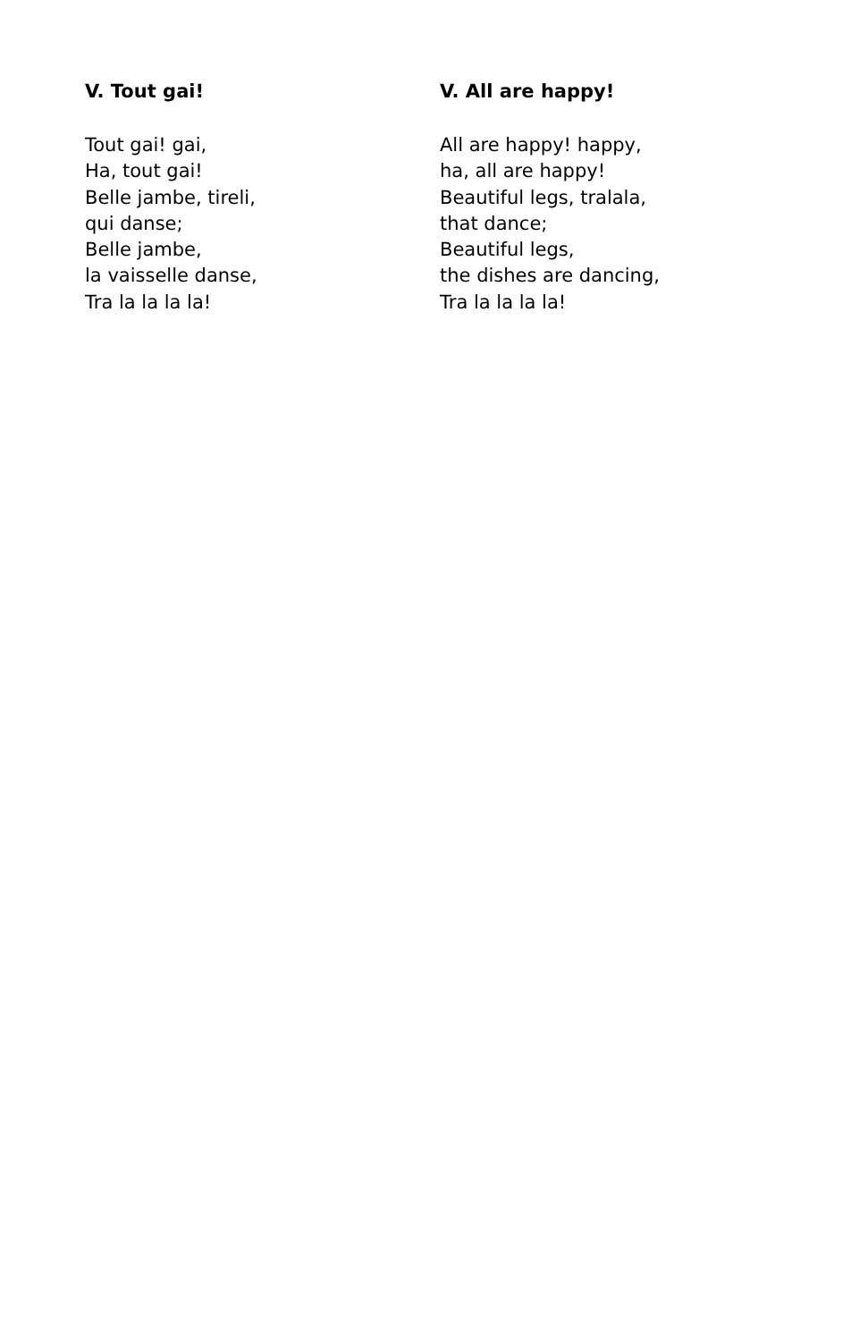V. Tout gai!
Tout gai! gai,
Ha, tout gai!
Belle jambe, tireli,
qui danse;
Belle jambe,
la vaisselle danse,
Tra la la la la!
V. All are happy!
All are happy! happy,
ha, all are happy!
Beautiful legs, tralala,
that dance;
Beautiful legs,
the dishes are dancing,
Tra la la la la!